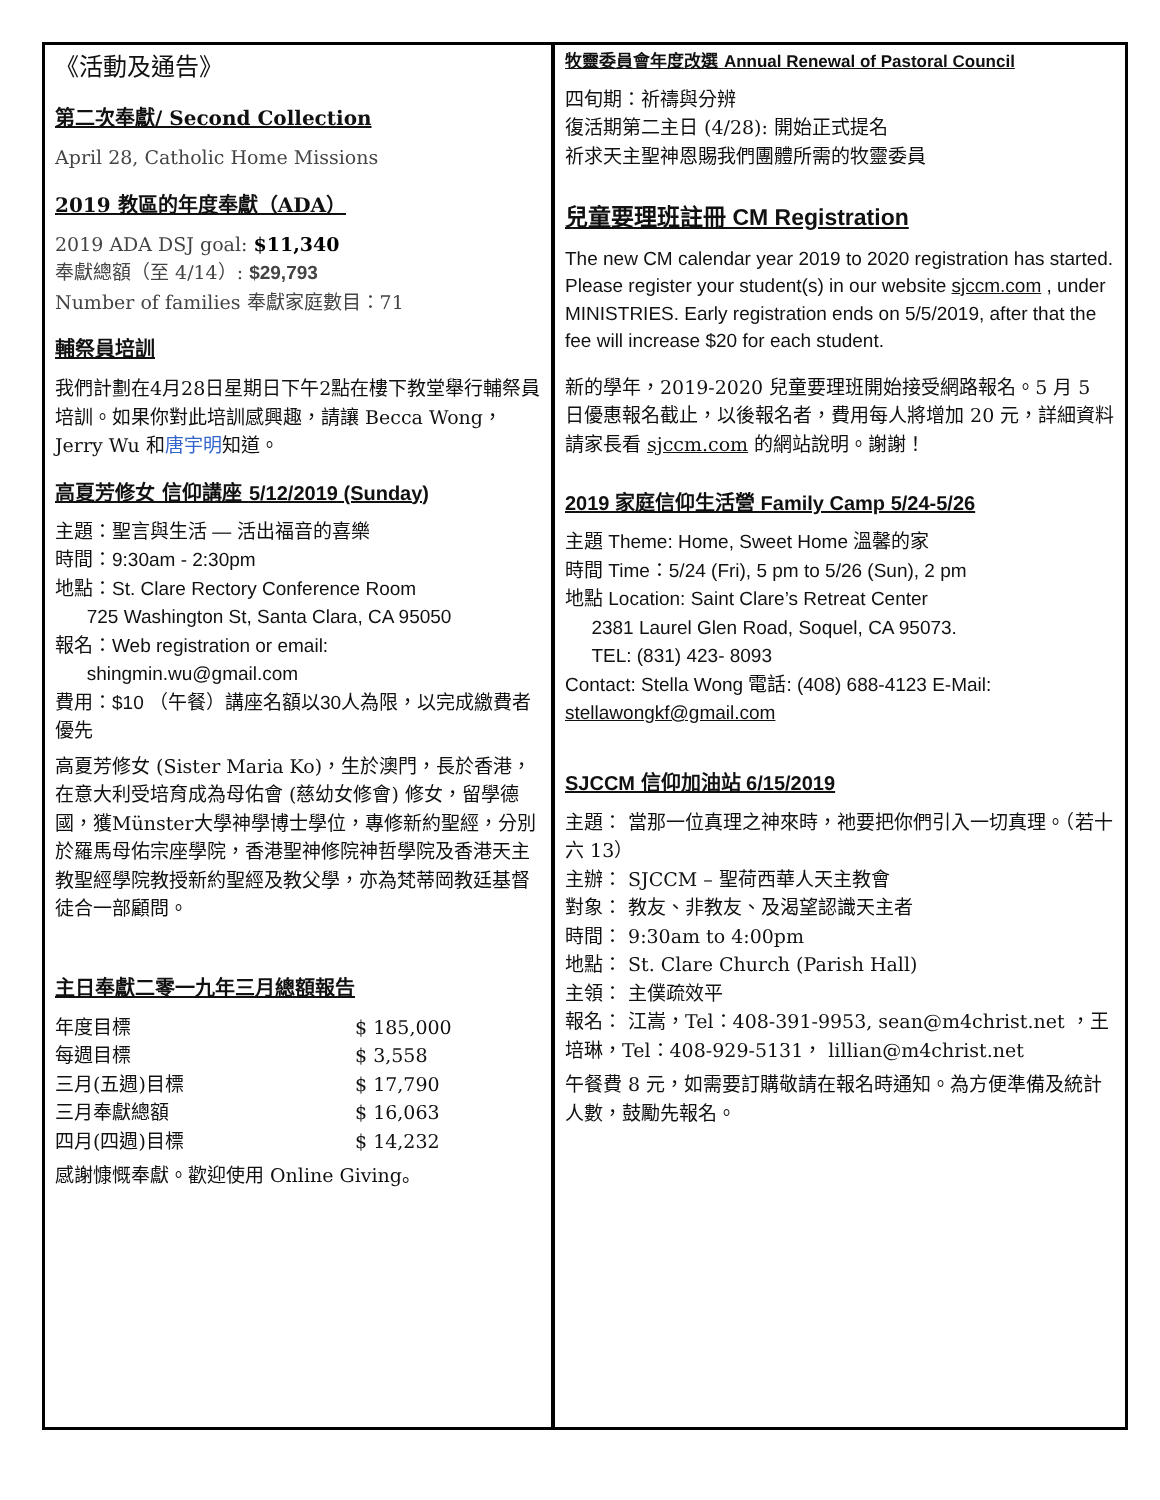《活動及通告》
第二次奉獻/ Second Collection
April 28, Catholic Home Missions
2019 教區的年度奉獻（ADA）
2019 ADA DSJ goal: $11,340
奉獻總額（至 4/14）: $29,793
Number of families 奉獻家庭數目：71
輔祭員培訓
我們計劃在4月28日星期日下午2點在樓下教堂舉行輔祭員培訓。如果你對此培訓感興趣，請讓 Becca Wong，Jerry Wu 和唐宇明知道。
高夏芳修女 信仰講座 5/12/2019 (Sunday)
主題：聖言與生活 — 活出福音的喜樂
時間：9:30am - 2:30pm
地點：St. Clare Rectory Conference Room
725 Washington St, Santa Clara, CA 95050
報名：Web registration or email:
shingmin.wu@gmail.com
費用：$10 （午餐）講座名額以30人為限，以完成繳費者優先
高夏芳修女 (Sister Maria Ko)，生於澳門，長於香港，在意大利受培育成為母佑會 (慈幼女修會) 修女，留學德國，獲Münster大學神學博士學位，專修新約聖經，分別於羅馬母佑宗座學院，香港聖神修院神哲學院及香港天主教聖經學院教授新約聖經及教父學，亦為梵蒂岡教廷基督徒合一部顧問。
主日奉獻二零一九年三月總額報告
| 年度目標 | $ 185,000 |
| 每週目標 | $ 3,558 |
| 三月(五週)目標 | $ 17,790 |
| 三月奉獻總額 | $ 16,063 |
| 四月(四週)目標 | $ 14,232 |
感謝慷慨奉獻。歡迎使用 Online Giving。
牧靈委員會年度改選 Annual Renewal of Pastoral Council
四旬期：祈禱與分辨
復活期第二主日 (4/28): 開始正式提名
祈求天主聖神恩賜我們團體所需的牧靈委員
兒童要理班註冊 CM Registration
The new CM calendar year 2019 to 2020 registration has started. Please register your student(s) in our website sjccm.com , under MINISTRIES. Early registration ends on 5/5/2019, after that the fee will increase $20 for each student.
新的學年，2019-2020 兒童要理班開始接受網路報名。5 月 5 日優惠報名截止，以後報名者，費用每人將增加 20 元，詳細資料請家長看 sjccm.com 的網站說明。謝謝！
2019 家庭信仰生活營 Family Camp 5/24-5/26
主題 Theme: Home, Sweet Home 溫馨的家
時間 Time：5/24 (Fri), 5 pm to 5/26 (Sun), 2 pm
地點 Location: Saint Clare’s Retreat Center
2381 Laurel Glen Road, Soquel, CA 95073.
TEL: (831) 423- 8093
Contact: Stella Wong 電話: (408) 688-4123 E-Mail: stellawongkf@gmail.com
SJCCM 信仰加油站 6/15/2019
主題： 當那一位真理之神來時，祂要把你們引入一切真理。（若十六 13）
主辦： SJCCM – 聖荷西華人天主教會
對象： 教友、非教友、及渴望認識天主者
時間： 9:30am to 4:00pm
地點： St. Clare Church (Parish Hall)
主領： 主僕疏效平
報名： 江嵩，Tel：408-391-9953, sean@m4christ.net ，王培琳，Tel：408-929-5131， lillian@m4christ.net
午餐費 8 元，如需要訂購敬請在報名時通知。為方便準備及統計人數，鼓勵先報名。